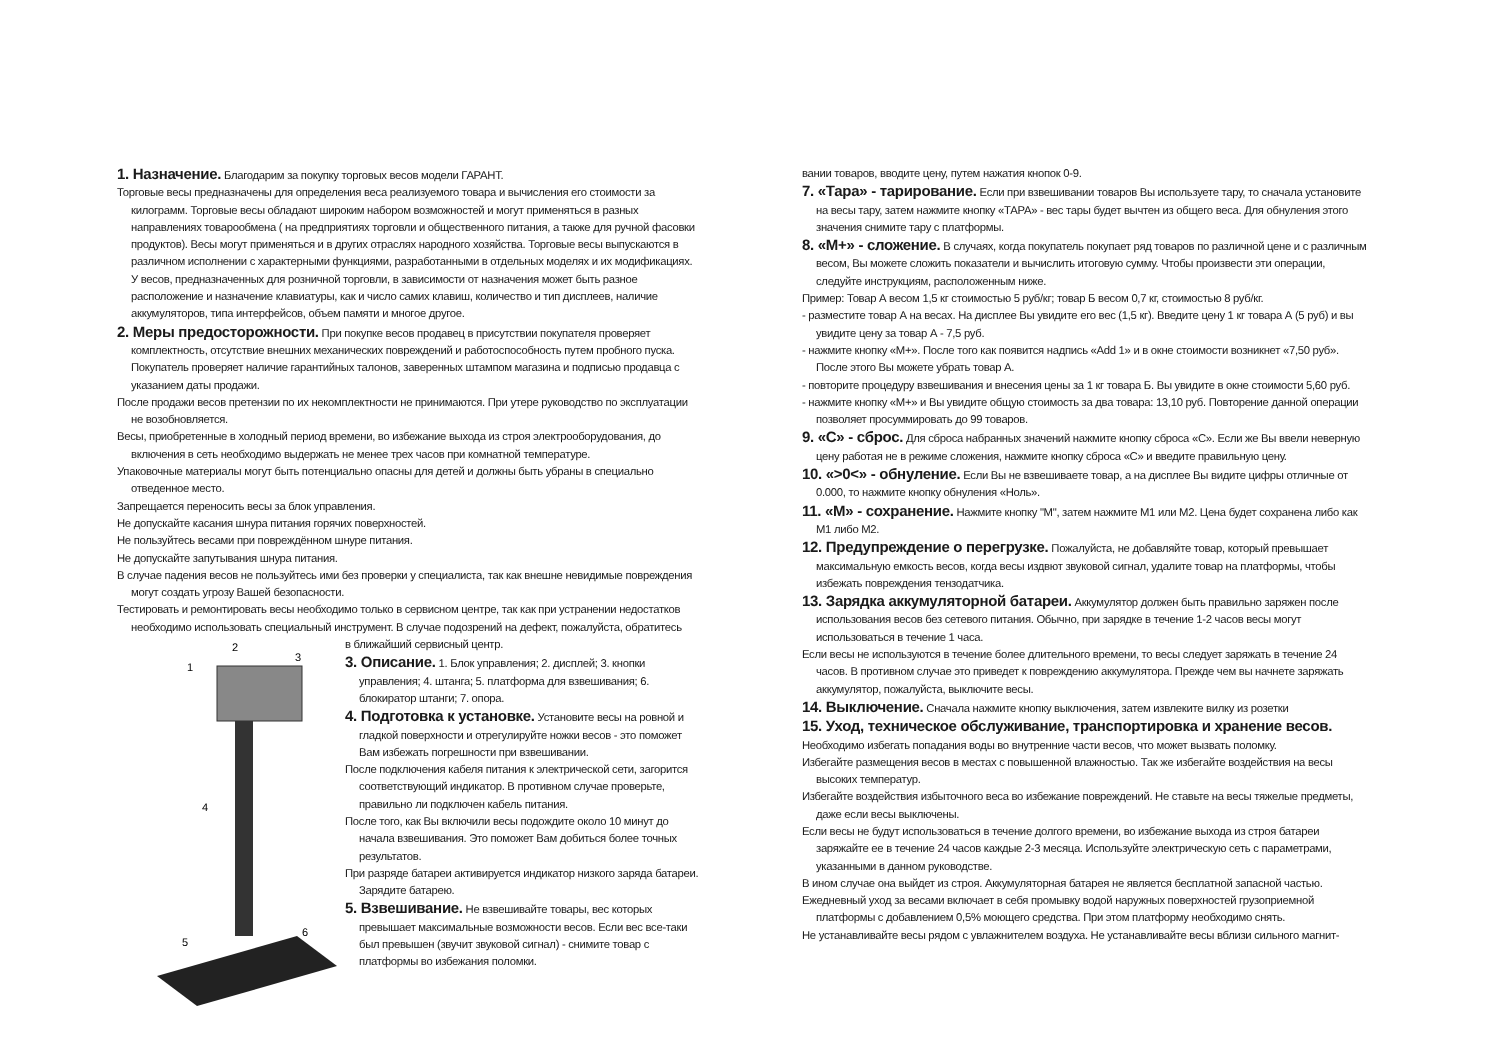1. Назначение. Благодарим за покупку торговых весов модели ГАРАНТ.
Торговые весы предназначены для определения веса реализуемого товара и вычисления его стоимости за килограмм. Торговые весы обладают широким набором возможностей и могут применяться в разных направлениях товарообмена ( на предприятиях торговли и общественного питания, а также для ручной фасовки продуктов). Весы могут применяться и в других отраслях народного хозяйства. Торговые весы выпускаются в различном исполнении с характерными функциями, разработанными в отдельных моделях и их модификациях. У весов, предназначенных для розничной торговли, в зависимости от назначения может быть разное расположение и назначение клавиатуры, как и число самих клавиш, количество и тип дисплеев, наличие аккумуляторов, типа интерфейсов, объем памяти и многое другое.
2. Меры предосторожности. При покупке весов продавец в присутствии покупателя проверяет комплектность, отсутствие внешних механических повреждений и работоспособность путем пробного пуска. Покупатель проверяет наличие гарантийных талонов, заверенных штампом магазина и подписью продавца с указанием даты продажи.
После продажи весов претензии по их некомплектности не принимаются. При утере руководство по эксплуатации не возобновляется.
Весы, приобретенные в холодный период времени, во избежание выхода из строя электрооборудования, до включения в сеть необходимо выдержать не менее трех часов при комнатной температуре.
Упаковочные материалы могут быть потенциально опасны для детей и должны быть убраны в специально отведенное место.
Запрещается переносить весы за блок управления.
Не допускайте касания шнура питания горячих поверхностей.
Не пользуйтесь весами при повреждённом шнуре питания.
Не допускайте запутывания шнура питания.
В случае падения весов не пользуйтесь ими без проверки у специалиста, так как внешне невидимые повреждения могут создать угрозу Вашей безопасности.
Тестировать и ремонтировать весы необходимо только в сервисном центре, так как при устранении недостатков необходимо использовать специальный инструмент. В случае подозрений на дефект, пожалуйста, обратитесь
1
2
3
4
5
6
в ближайший сервисный центр.
3. Описание. 1. Блок управления; 2. дисплей; 3. кнопки управления; 4. штанга; 5. платформа для взвешивания; 6. блокиратор штанги; 7. опора.
4. Подготовка к установке. Установите весы на ровной и гладкой поверхности и отрегулируйте ножки весов - это поможет Вам избежать погрешности при взвешивании.
После подключения кабеля питания к электрической сети, загорится соответствующий индикатор. В противном случае проверьте, правильно ли подключен кабель питания.
После того, как Вы включили весы подождите около 10 минут до начала взвешивания. Это поможет Вам добиться более точных результатов.
При разряде батареи активируется индикатор низкого заряда батареи. Зарядите батарею.
5. Взвешивание. Не взвешивайте товары, вес которых превышает максимальные возможности весов. Если вес все-таки был превышен (звучит звуковой сигнал) - снимите товар с платформы во избежания поломки.
вании товаров, вводите цену, путем нажатия кнопок 0-9.
7. «Тара» - тарирование. Если при взвешивании товаров Вы используете тару, то сначала установите на весы тару, затем нажмите кнопку «ТАРА» - вес тары будет вычтен из общего веса. Для обнуления этого значения снимите тару с платформы.
8. «М+» - сложение. В случаях, когда покупатель покупает ряд товаров по различной цене и с различным весом, Вы можете сложить показатели и вычислить итоговую сумму. Чтобы произвести эти операции, следуйте инструкциям, расположенным ниже.
Пример: Товар А весом 1,5 кг стоимостью 5 руб/кг; товар Б весом 0,7 кг, стоимостью 8 руб/кг.
- разместите товар А на весах. На дисплее Вы увидите его вес (1,5 кг). Введите цену 1 кг товара А (5 руб) и вы увидите цену за товар А - 7,5 руб.
- нажмите кнопку «М+». После того как появится надпись «Add 1» и в окне стоимости возникнет «7,50 руб». После этого Вы можете убрать товар А.
- повторите процедуру взвешивания и внесения цены за 1 кг товара Б. Вы увидите в окне стоимости 5,60 руб.
- нажмите кнопку «М+» и Вы увидите общую стоимость за два товара: 13,10 руб. Повторение данной операции позволяет просуммировать до 99 товаров.
9. «С» - сброс. Для сброса набранных значений нажмите кнопку сброса «С». Если же Вы ввели неверную цену работая не в режиме сложения, нажмите кнопку сброса «С» и введите правильную цену.
10. «>0<» - обнуление. Если Вы не взвешиваете товар, а на дисплее Вы видите цифры отличные от 0.000, то нажмите кнопку обнуления «Ноль».
11. «М» - сохранение. Нажмите кнопку "М", затем нажмите М1 или М2. Цена будет сохранена либо как М1 либо М2.
12. Предупреждение о перегрузке. Пожалуйста, не добавляйте товар, который превышает максимальную емкость весов, когда весы издвют звуковой сигнал, удалите товар на платформы, чтобы избежать повреждения тензодатчика.
13. Зарядка аккумуляторной батареи. Аккумулятор должен быть правильно заряжен после использования весов без сетевого питания. Обычно, при зарядке в течение 1-2 часов весы могут использоваться в течение 1 часа.
Если весы не используются в течение более длительного времени, то весы следует заряжать в течение 24 часов. В противном случае это приведет к повреждению аккумулятора. Прежде чем вы начнете заряжать аккумулятор, пожалуйста, выключите весы.
14. Выключение. Сначала нажмите кнопку выключения, затем извлеките вилку из розетки
15. Уход, техническое обслуживание, транспортировка и хранение весов.
Необходимо избегать попадания воды во внутренние части весов, что может вызвать поломку.
Избегайте размещения весов в местах с повышенной влажностью. Так же избегайте воздействия на весы высоких температур.
Избегайте воздействия избыточного веса во избежание повреждений. Не ставьте на весы тяжелые предметы, даже если весы выключены.
Если весы не будут использоваться в течение долгого времени, во избежание выхода из строя батареи заряжайте ее в течение 24 часов каждые 2-3 месяца. Используйте электрическую сеть с параметрами, указанными в данном руководстве.
В ином случае она выйдет из строя. Аккумуляторная батарея не является бесплатной запасной частью.
Ежедневный уход за весами включает в себя промывку водой наружных поверхностей грузоприемной платформы с добавлением 0,5% моющего средства. При этом платформу необходимо снять.
Не устанавливайте весы рядом с увлажнителем воздуха. Не устанавливайте весы вблизи сильного магнит-